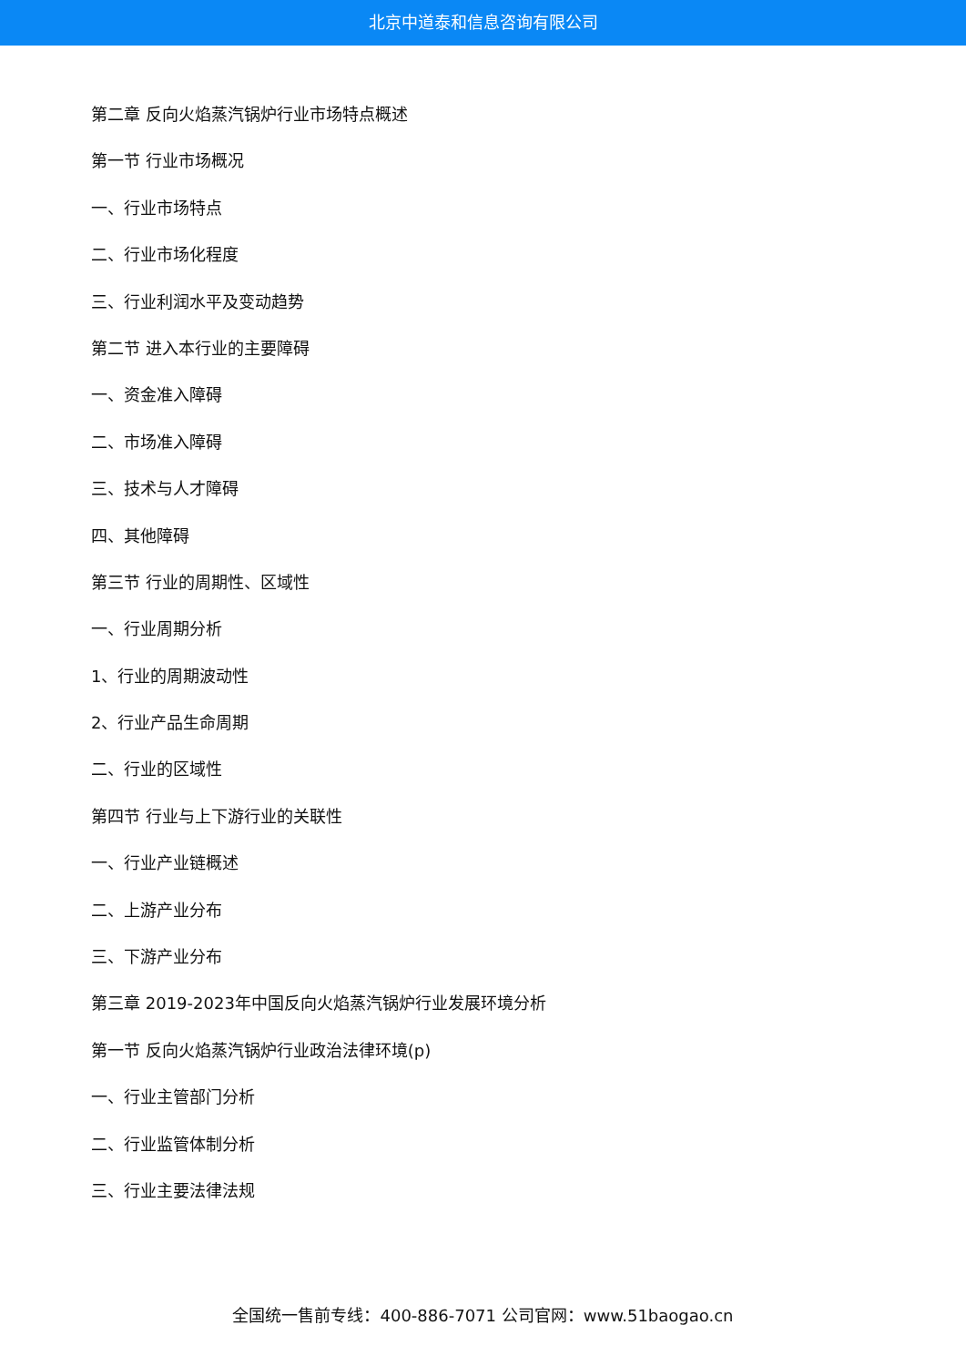北京中道泰和信息咨询有限公司
第二章 反向火焰蒸汽锅炉行业市场特点概述
第一节 行业市场概况
一、行业市场特点
二、行业市场化程度
三、行业利润水平及变动趋势
第二节 进入本行业的主要障碍
一、资金准入障碍
二、市场准入障碍
三、技术与人才障碍
四、其他障碍
第三节 行业的周期性、区域性
一、行业周期分析
1、行业的周期波动性
2、行业产品生命周期
二、行业的区域性
第四节 行业与上下游行业的关联性
一、行业产业链概述
二、上游产业分布
三、下游产业分布
第三章 2019-2023年中国反向火焰蒸汽锅炉行业发展环境分析
第一节 反向火焰蒸汽锅炉行业政治法律环境(p)
一、行业主管部门分析
二、行业监管体制分析
三、行业主要法律法规
全国统一售前专线：400-886-7071 公司官网：www.51baogao.cn